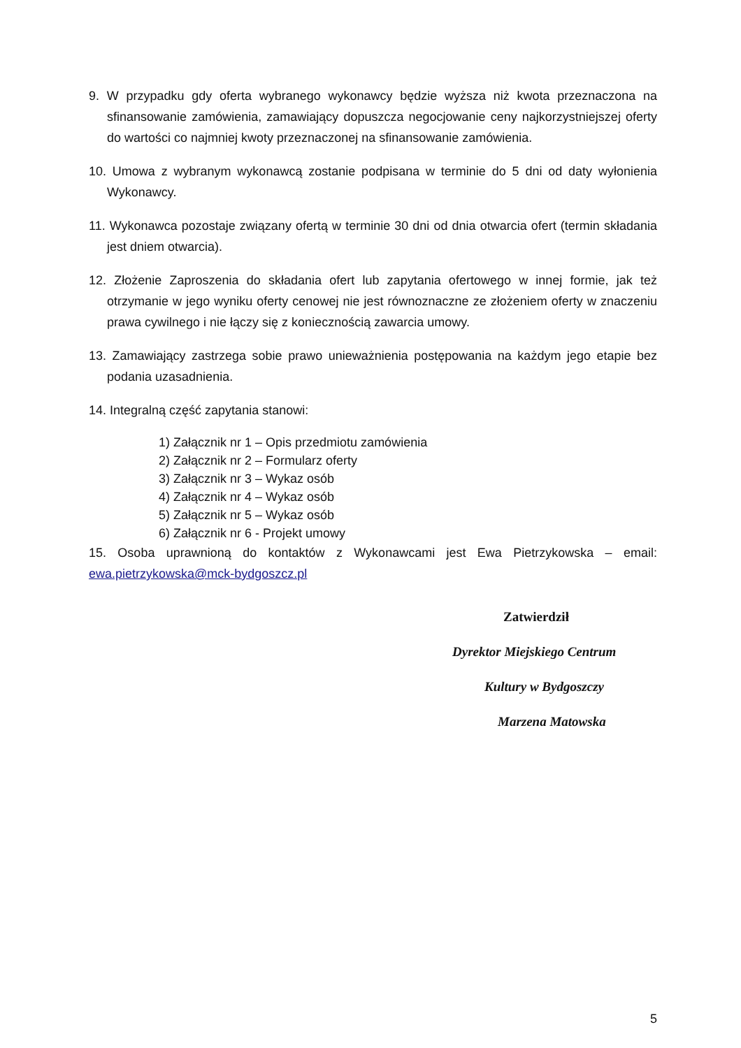9. W przypadku gdy oferta wybranego wykonawcy będzie wyższa niż kwota przeznaczona na sfinansowanie zamówienia, zamawiający dopuszcza negocjowanie ceny najkorzystniejszej oferty do wartości co najmniej kwoty przeznaczonej na sfinansowanie zamówienia.
10. Umowa z wybranym wykonawcą zostanie podpisana w terminie do 5 dni od daty wyłonienia Wykonawcy.
11. Wykonawca pozostaje związany ofertą w terminie 30 dni od dnia otwarcia ofert (termin składania jest dniem otwarcia).
12. Złożenie Zaproszenia do składania ofert lub zapytania ofertowego w innej formie, jak też otrzymanie w jego wyniku oferty cenowej nie jest równoznaczne ze złożeniem oferty w znaczeniu prawa cywilnego i nie łączy się z koniecznością zawarcia umowy.
13. Zamawiający zastrzega sobie prawo unieważnienia postępowania na każdym jego etapie bez podania uzasadnienia.
14. Integralną część zapytania stanowi:
1) Załącznik nr 1 – Opis przedmiotu zamówienia
2) Załącznik nr 2 – Formularz oferty
3) Załącznik nr 3 – Wykaz osób
4) Załącznik nr 4 – Wykaz osób
5) Załącznik nr 5 – Wykaz osób
6) Załącznik nr 6 - Projekt umowy
15. Osoba uprawnioną do kontaktów z Wykonawcami jest Ewa Pietrzykowska – email: ewa.pietrzykowska@mck-bydgoszcz.pl
Zatwierdził
Dyrektor Miejskiego Centrum
Kultury w Bydgoszczy
Marzena Matowska
5